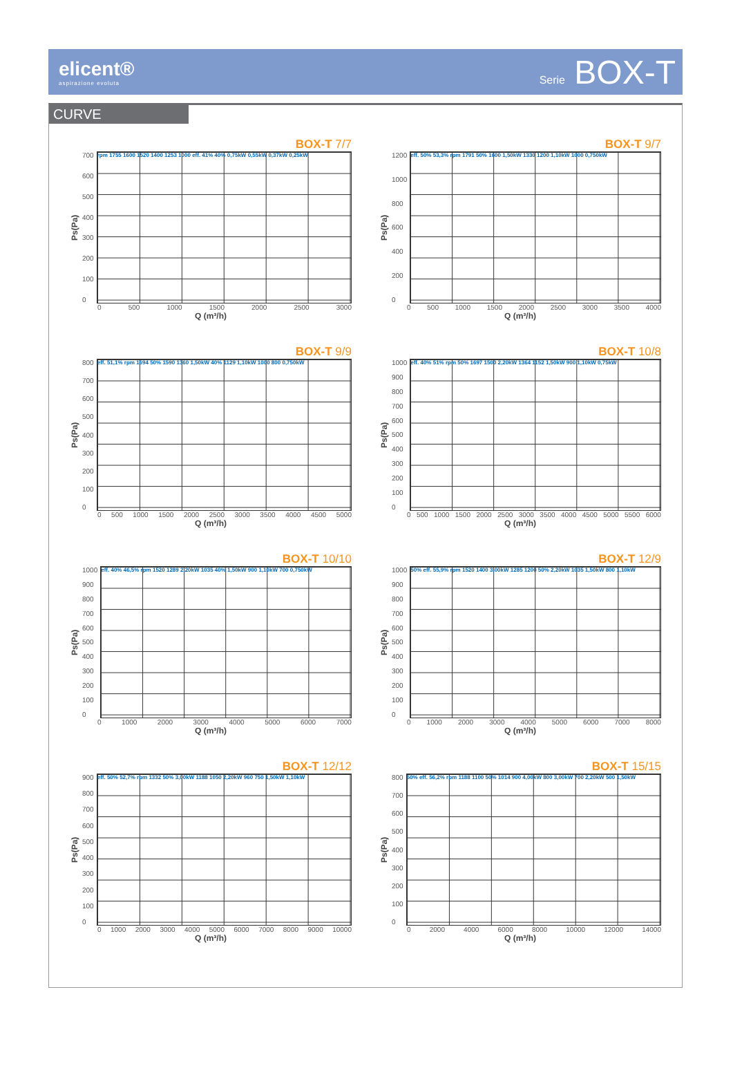elicent®
aspirazione evoluta
Serie BOX-T
CURVE
BOX-T 7/7
Ps(Pa)
700
600
500
400
300
200
100
0
rpm 1755 1600 1520 1400 1253 1000 eff. 41% 40% 0,75kW 0,55kW 0,37kW 0,25kW
0 500 1000 1500 2000 2500 3000
Q (m³/h)
BOX-T 9/7
Ps(Pa)
1200
1000
800
600
400
200
0
eff. 50% 53,3% rpm 1791 50% 1600 1,50kW 1330 1200 1,10kW 1000 0,750kW
0 500 1000 1500 2000 2500 3000 3500 4000
Q (m³/h)
BOX-T 9/9
Ps(Pa)
800
700
600
500
400
300
200
100
0
eff. 51,1% rpm 1694 50% 1590 1360 1,50kW 40% 1129 1,10kW 1000 800 0,750kW
0 500 1000 1500 2000 2500 3000 3500 4000 4500 5000
Q (m³/h)
BOX-T 10/8
Ps(Pa)
1000
900
800
700
600
500
400
300
200
100
0
eff. 40% 51% rpm 50% 1697 1500 2,20kW 1364 1152 1,50kW 900 1,10kW 0,75kW
0 500 1000 1500 2000 2500 3000 3500 4000 4500 5000 5500 6000
Q (m³/h)
BOX-T 10/10
Ps(Pa)
1000
900
800
700
600
500
400
300
200
100
0
eff. 40% 46,5% rpm 1520 1289 2,20kW 1035 40% 1,50kW 900 1,10kW 700 0,750kW
0 1000 2000 3000 4000 5000 6000 7000
Q (m³/h)
BOX-T 12/9
Ps(Pa)
1000
900
800
700
600
500
400
300
200
100
0
50% eff. 55,9% rpm 1520 1400 3,00kW 1285 1200 50% 2,20kW 1035 1,50kW 800 1,10kW
0 1000 2000 3000 4000 5000 6000 7000 8000
Q (m³/h)
BOX-T 12/12
Ps(Pa)
900
800
700
600
500
400
300
200
100
0
eff. 50% 52,7% rpm 1332 50% 3,00kW 1188 1050 2,20kW 960 750 1,50kW 1,10kW
0 1000 2000 3000 4000 5000 6000 7000 8000 9000 10000
Q (m³/h)
BOX-T 15/15
Ps(Pa)
800
700
600
500
400
300
200
100
0
50% eff. 56,2% rpm 1188 1100 50% 1014 900 4,00kW 800 3,00kW 700 2,20kW 500 1,50kW
0 2000 4000 6000 8000 10000 12000 14000
Q (m³/h)